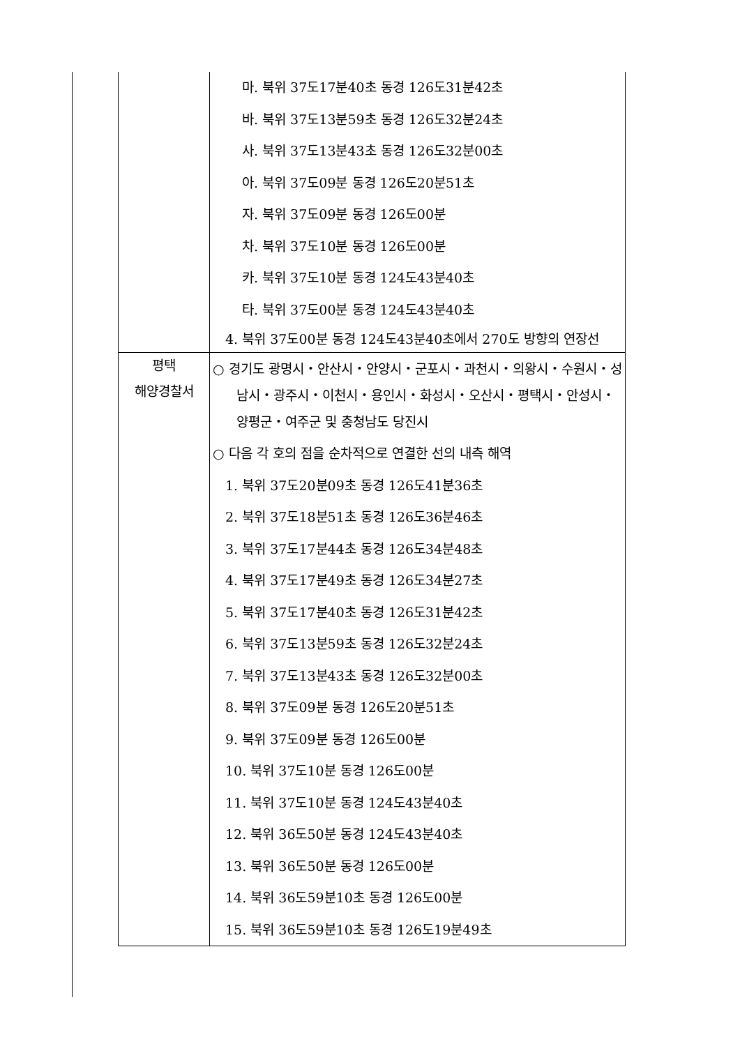| | 마. 북위 37도17분40초 동경 126도31분42초 바. 북위 37도13분59초 동경 126도32분24초 사. 북위 37도13분43초 동경 126도32분00초 아. 북위 37도09분 동경 126도20분51초 자. 북위 37도09분 동경 126도00분 차. 북위 37도10분 동경 126도00분 카. 북위 37도10분 동경 124도43분40초 타. 북위 37도00분 동경 124도43분40초 4. 북위 37도00분 동경 124도43분40초에서 270도 방향의 연장선 |
| 평택 해양경찰서 | ○ 경기도 광명시・안산시・안양시・군포시・과천시・의왕시・수원시・성남시・광주시・이천시・용인시・화성시・오산시・평택시・안성시・양평군・여주군 및 충청남도 당진시 ○ 다음 각 호의 점을 순차적으로 연결한 선의 내측 해역 1. 북위 37도20분09초 동경 126도41분36초 2. 북위 37도18분51초 동경 126도36분46초 3. 북위 37도17분44초 동경 126도34분48초 4. 북위 37도17분49초 동경 126도34분27초 5. 북위 37도17분40초 동경 126도31분42초 6. 북위 37도13분59초 동경 126도32분24초 7. 북위 37도13분43초 동경 126도32분00초 8. 북위 37도09분 동경 126도20분51초 9. 북위 37도09분 동경 126도00분 10. 북위 37도10분 동경 126도00분 11. 북위 37도10분 동경 124도43분40초 12. 북위 36도50분 동경 124도43분40초 13. 북위 36도50분 동경 126도00분 14. 북위 36도59분10초 동경 126도00분 15. 북위 36도59분10초 동경 126도19분49초 |